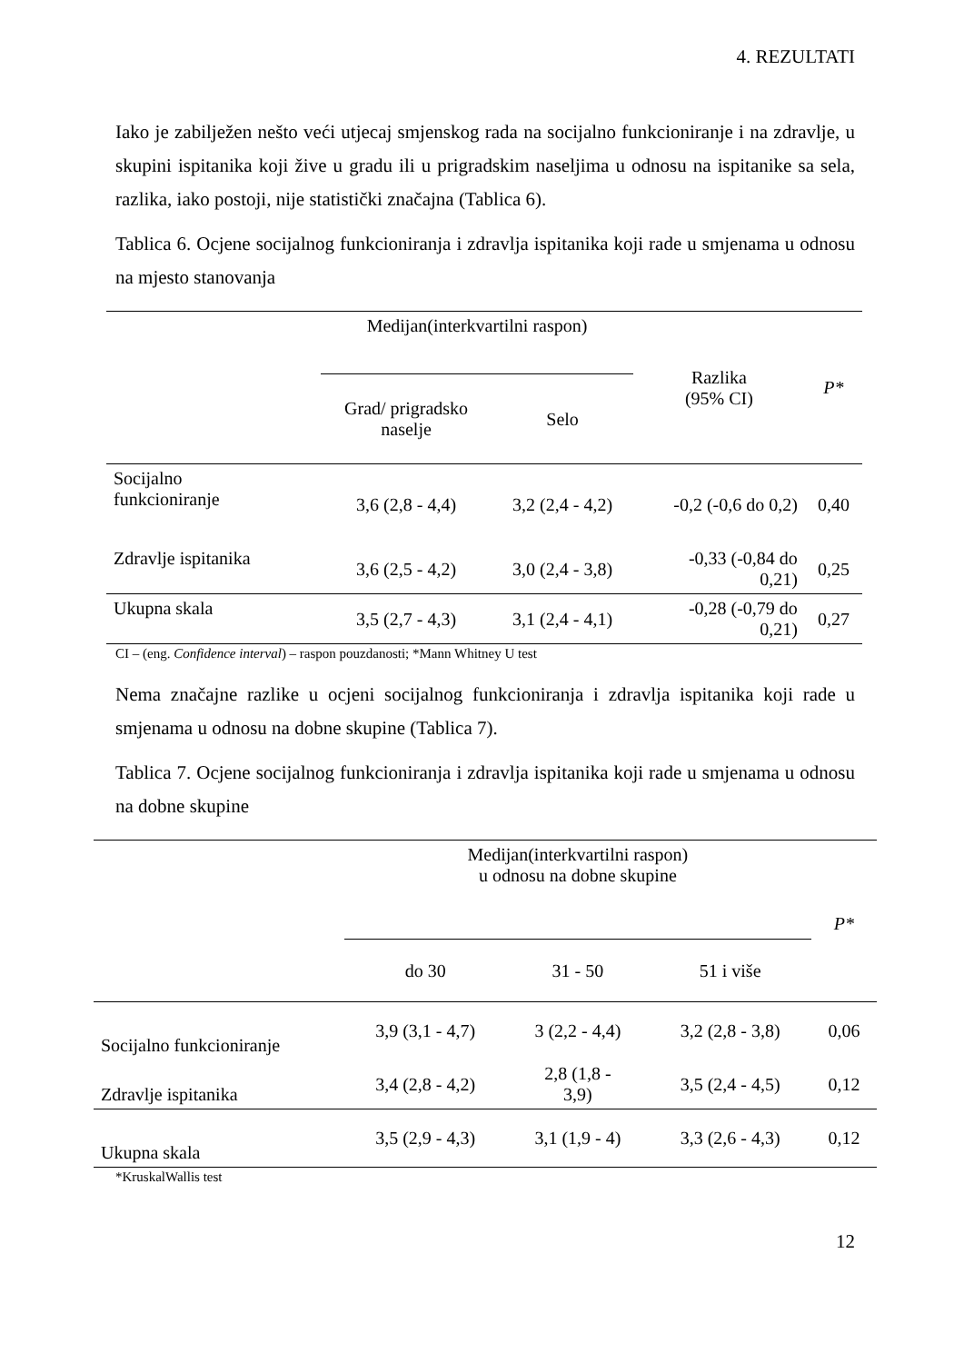4. REZULTATI
Iako je zabilježen nešto veći utjecaj smjenskog rada na socijalno funkcioniranje i na zdravlje, u skupini ispitanika koji žive u gradu ili u prigradskim naseljima u odnosu na ispitanike sa sela, razlika, iako postoji, nije statistički značajna (Tablica 6).
Tablica 6. Ocjene socijalnog funkcioniranja i zdravlja ispitanika koji rade u smjenama u odnosu na mjesto stanovanja
| | Medijan(interkvartilni raspon) | | Razlika (95% CI) | P* |
| --- | --- | --- | --- | --- |
| | Grad/ prigradsko naselje | Selo | | |
| Socijalno funkcioniranje | 3,6 (2,8 - 4,4) | 3,2 (2,4 - 4,2) | -0,2 (-0,6 do 0,2) | 0,40 |
| Zdravlje ispitanika | 3,6 (2,5 - 4,2) | 3,0 (2,4 - 3,8) | -0,33 (-0,84 do 0,21) | 0,25 |
| Ukupna skala | 3,5 (2,7 - 4,3) | 3,1 (2,4 - 4,1) | -0,28 (-0,79 do 0,21) | 0,27 |
CI – (eng. Confidence interval) – raspon pouzdanosti; *Mann Whitney U test
Nema značajne razlike u ocjeni socijalnog funkcioniranja i zdravlja ispitanika koji rade u smjenama u odnosu na dobne skupine (Tablica 7).
Tablica 7. Ocjene socijalnog funkcioniranja i zdravlja ispitanika koji rade u smjenama u odnosu na dobne skupine
| | Medijan(interkvartilni raspon) u odnosu na dobne skupine | | | P* |
| --- | --- | --- | --- | --- |
| | do 30 | 31 - 50 | 51 i više | |
| Socijalno funkcioniranje | 3,9 (3,1 - 4,7) | 3 (2,2 - 4,4) | 3,2 (2,8 - 3,8) | 0,06 |
| Zdravlje ispitanika | 3,4 (2,8 - 4,2) | 2,8 (1,8 - 3,9) | 3,5 (2,4 - 4,5) | 0,12 |
| Ukupna skala | 3,5 (2,9 - 4,3) | 3,1 (1,9 - 4) | 3,3 (2,6 - 4,3) | 0,12 |
*KruskalWallis test
12